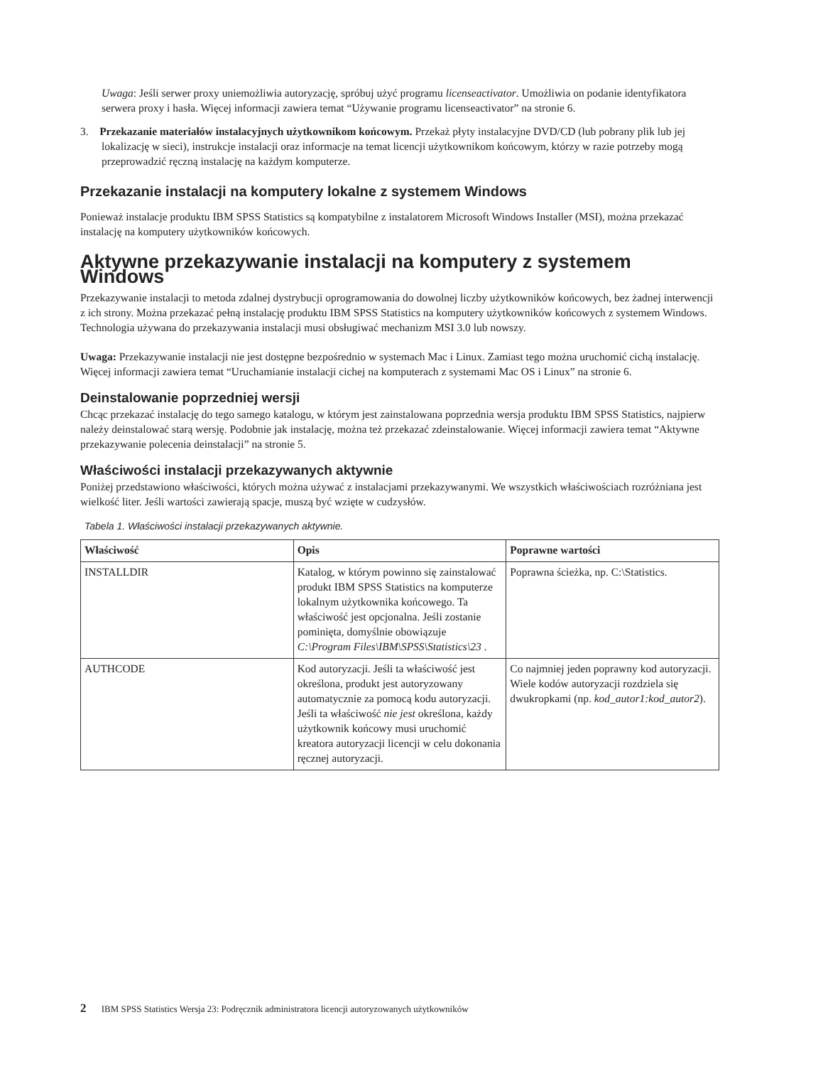Uwaga: Jeśli serwer proxy uniemożliwia autoryzację, spróbuj użyć programu licenseactivator. Umożliwia on podanie identyfikatora serwera proxy i hasła. Więcej informacji zawiera temat “Używanie programu licenseactivator” na stronie 6.
3. Przekazanie materiałów instalacyjnych użytkownikom końcowym. Przekaż płyty instalacyjne DVD/CD (lub pobrany plik lub jej lokalizację w sieci), instrukcje instalacji oraz informacje na temat licencji użytkownikom końcowym, którzy w razie potrzeby mogą przeprowadzić ręczną instalację na każdym komputerze.
Przekazanie instalacji na komputery lokalne z systemem Windows
Ponieważ instalacje produktu IBM SPSS Statistics są kompatybilne z instalatorem Microsoft Windows Installer (MSI), można przekazać instalację na komputery użytkowników końcowych.
Aktywne przekazywanie instalacji na komputery z systemem Windows
Przekazywanie instalacji to metoda zdalnej dystrybucji oprogramowania do dowolnej liczby użytkowników końcowych, bez żadnej interwencji z ich strony. Można przekazać pełną instalację produktu IBM SPSS Statistics na komputery użytkowników końcowych z systemem Windows. Technologia używana do przekazywania instalacji musi obsługiwać mechanizm MSI 3.0 lub nowszy.
Uwaga: Przekazywanie instalacji nie jest dostępne bezpośrednio w systemach Mac i Linux. Zamiast tego można uruchomić cichą instalację. Więcej informacji zawiera temat “Uruchamianie instalacji cichej na komputerach z systemami Mac OS i Linux” na stronie 6.
Deinstalowanie poprzedniej wersji
Chcąc przekazać instalację do tego samego katalogu, w którym jest zainstalowana poprzednia wersja produktu IBM SPSS Statistics, najpierw należy deinstalować starą wersję. Podobnie jak instalację, można też przekazać zdeinstalowanie. Więcej informacji zawiera temat “Aktywne przekazywanie polecenia deinstalacji” na stronie 5.
Właściwości instalacji przekazywanych aktywnie
Poniżej przedstawiono właściwości, których można używać z instalacjami przekazywanymi. We wszystkich właściwościach rozróżniana jest wielkość liter. Jeśli wartości zawierają spacje, muszą być wzięte w cudzysłów.
Tabela 1. Właściwości instalacji przekazywanych aktywnie.
| Właściwość | Opis | Poprawne wartości |
| --- | --- | --- |
| INSTALLDIR | Katalog, w którym powinno się zainstalować produkt IBM SPSS Statistics na komputerze lokalnym użytkownika końcowego. Ta właściwość jest opcjonalna. Jeśli zostanie pominięta, domyślnie obowiązuje C:\Program Files\IBM\SPSS\Statistics\23 . | Poprawna ścieżka, np. C:\Statistics. |
| AUTHCODE | Kod autoryzacji. Jeśli ta właściwość jest określona, produkt jest autoryzowany automatycznie za pomocą kodu autoryzacji. Jeśli ta właściwość nie jest określona, każdy użytkownik końcowy musi uruchomić kreatora autoryzacji licencji w celu dokonania ręcznej autoryzacji. | Co najmniej jeden poprawny kod autoryzacji. Wiele kodów autoryzacji rozdziela się dwukropkami (np. kod_autor1:kod_autor2 ). |
2 IBM SPSS Statistics Wersja 23: Podręcznik administratora licencji autoryzowanych użytkowników